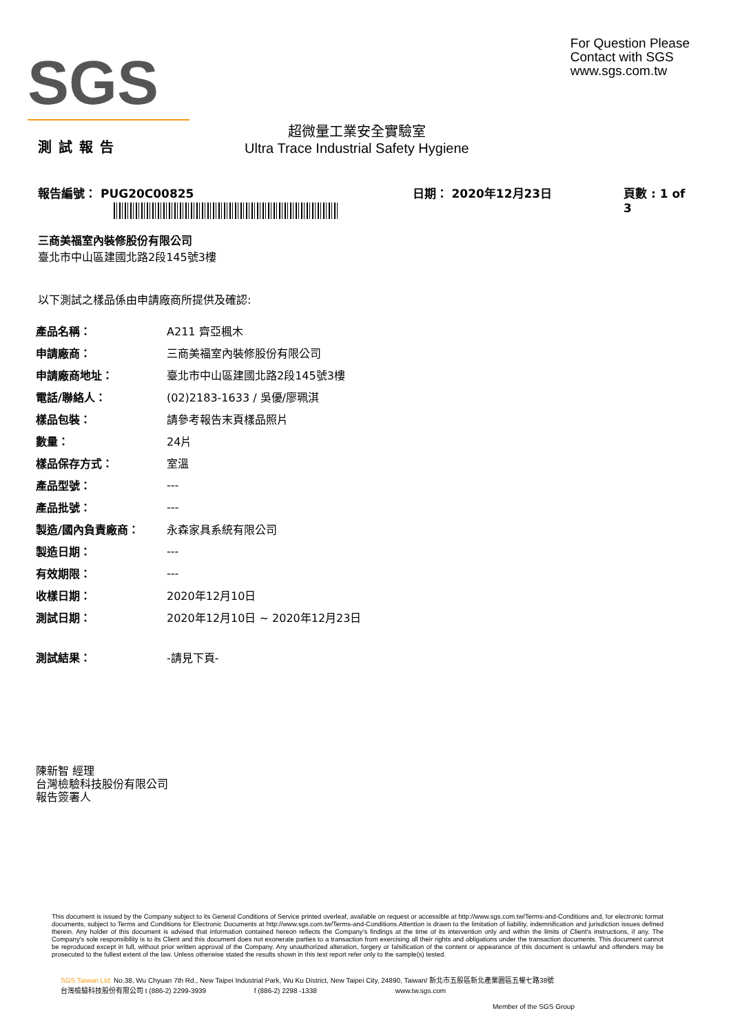SGS
For Question Please
Contact with SGS
www.sgs.com.tw
測試報告
超微量工業安全實驗室
Ultra Trace Industrial Safety Hygiene
報告編號： PUG20C00825 日期： 2020年12月23日 頁數 : 1 of 3
三商美福室內裝修股份有限公司
臺北市中山區建國北路2段145號3樓
以下測試之樣品係由申請廠商所提供及確認:
| 產品名稱： | A211 齊亞楓木 |
| 申請廠商： | 三商美福室內裝修股份有限公司 |
| 申請廠商地址： | 臺北市中山區建國北路2段145號3樓 |
| 電話/聯絡人： | (02)2183-1633 / 吳優/廖珮淇 |
| 樣品包裝： | 請參考報告末頁樣品照片 |
| 數量： | 24片 |
| 樣品保存方式： | 室溫 |
| 產品型號： | --- |
| 產品批號： | --- |
| 製造/國內負責廠商： | 永森家具系統有限公司 |
| 製造日期： | --- |
| 有效期限： | --- |
| 收樣日期： | 2020年12月10日 |
| 測試日期： | 2020年12月10日 ~ 2020年12月23日 |
| 測試結果： | -請見下頁- |
陳新智 經理
台灣檢驗科技股份有限公司
報告簽署人
This document is issued by the Company subject to its General Conditions of Service printed overleaf, available on request or accessible at http://www.sgs.com.tw/Terms-and-Conditions and, for electronic format documents, subject to Terms and Conditions for Electronic Documents at http://www.sgs.com.tw/Terms-and-Conditions.Attention is drawn to the limitation of liability, indemnification and jurisdiction issues defined therein. Any holder of this document is advised that information contained hereon reflects the Company's findings at the time of its intervention only and within the limits of Client's instructions, if any. The Company's sole responsibility is to its Client and this document does not exonerate parties to a transaction from exercising all their rights and obligations under the transaction documents. This document cannot be reproduced except in full, without prior written approval of the Company. Any unauthorized alteration, forgery or falsification of the content or appearance of this document is unlawful and offenders may be prosecuted to the fullest extent of the law. Unless otherwise stated the results shown in this test report refer only to the sample(s) tested.
SGS Taiwan Ltd. No.38, Wu Chyuan 7th Rd., New Taipei Industrial Park, Wu Ku District, New Taipei City, 24890, Taiwan/ 新北市五股區新北產業園區五權七路38號
台灣檢驗科技股份有限公司 t (886-2) 2299-3939 f (886-2) 2298 -1338 www.tw.sgs.com
Member of the SGS Group